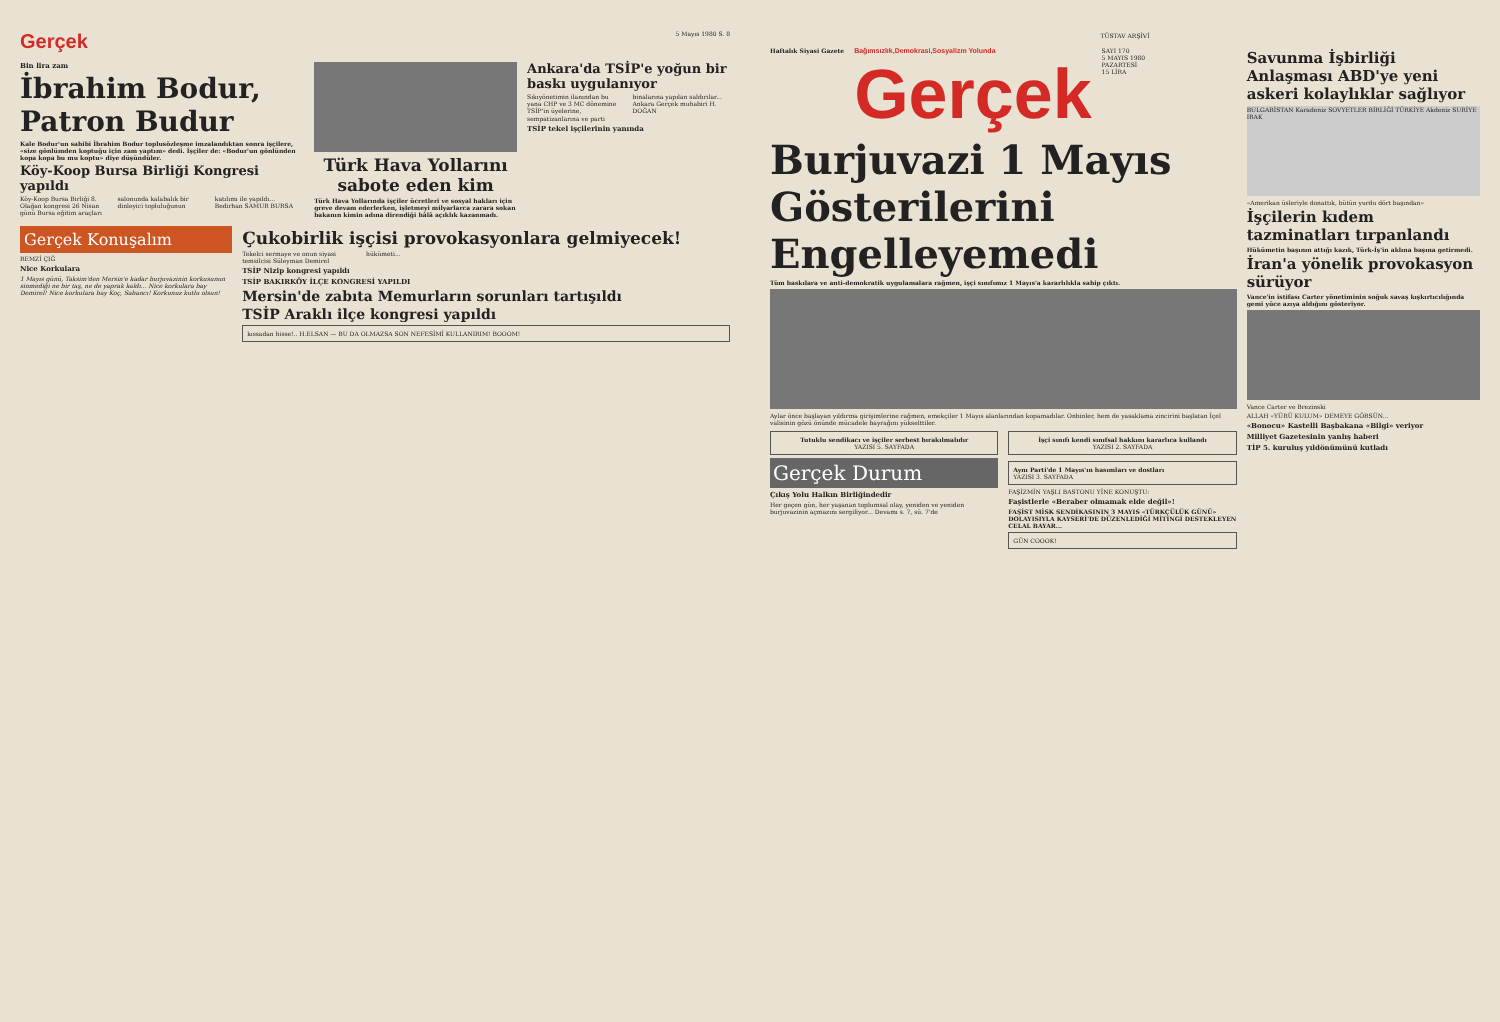Gerçek 5 Mayıs 1980 S. 8
Bin lira zam
İbrahim Bodur, Patron Budur
Kale Bodur'un sahibi İbrahim Bodur toplusözleşme imzalandıktan sonra işçilere, «size gönlümden koptuğu için zam yaptım» dedi. İşçiler de: «Bodur'un gönlünden kopa kopa bu mu koptu» diye düşündüler.
Köy-Koop Bursa Birliği Kongresi yapıldı
Köy-Koop Bursa Birliği 8. Olağan kongresi 26 Nisan günü Bursa eğitim araçları salonunda kalabalık bir dinleyici topluluğunun katılımı ile yapıldı... Bedirhan SAMUR BURSA
Türk Hava Yollarını sabote eden kim
Türk Hava Yollarında işçiler ücretleri ve sosyal hakları için greve devam ederlerken, işletmeyi milyarlarca zarara sokan bakanın kimin adına direndiği hâlâ açıklık kazanmadı.
Ankara'da TSİP'e yoğun bir baskı uygulanıyor
Sıkıyönetimin ilanından bu yana CHP ve 3 MC dönemine TSİP'in üyelerine, sempatizanlarına ve parti binalarına yapılan saldırılar... Ankara Gerçek muhabiri H. DOĞAN
TSİP tekel işçilerinin yanında
Gerçek Konuşalım
REMZİ ÇIĞ
Nice Korkulara
1 Mayıs günü, Taksim'den Mersin'e kadar burjuvazinin korkusunun sinmediği ne bir taş, ne de yaprak kaldı... Nice korkulara bay Demirel! Nice korkulara bay Koç, Sabancı! Korkunuz kutlu olsun!
Çukobirlik işçisi provokasyonlara gelmiyecek!
Tekelci sermaye ve onun siyasi temsilcisi Süleyman Demirel hükümeti...
TSİP Nizip kongresi yapıldı
TSİP BAKIRKÖY İLÇE KONGRESİ YAPILDI
Mersin'de zabıta Memurların sorunları tartışıldı
TSİP Araklı ilçe kongresi yapıldı
kıssadan hisse!.. H.ELSAN — BU DA OLMAZSA SON NEFESİMİ KULLANIRIM! BOOOM!
TÜSTAV ARŞİVİ
Haftalık Siyasi Gazete
Bağımsızlık,Demokrasi,Sosyalizm Yolunda
Gerçek
SAYI 170
5 MAYIS 1980
PAZARTESİ
15 LİRA
Burjuvazi 1 Mayıs Gösterilerini Engelleyemedi
Tüm baskılara ve anti-demokratik uygulamalara rağmen, işçi sınıfımız 1 Mayıs'a kararlılıkla sahip çıktı.
Aylar önce başlayan yıldırma girişimlerine rağmen, emekçiler 1 Mayıs alanlarından kopamadılar. Onbinler, hem de yasaklama zincirini başlatan İçel valisinin gözü önünde mücadele bayrağını yükselttiler.
Tutuklu sendikacı ve işçiler serbest bırakılmalıdır
YAZISI 5. SAYFADA
İşçi sınıfı kendi sınıfsal hakkını kararlıca kullandı
YAZISI 2. SAYFADA
Gerçek Durum
Çıkış Yolu Halkın Birliğindedir
Her geçen gün, her yaşanan toplumsal olay, yeniden ve yeniden burjuvazinin açmazını sergiliyor... Devamı s. 7, sü. 7'de
Aynı Parti'de 1 Mayıs'ın hasımları ve dostları
YAZISI 3. SAYFADA
FAŞİZMİN YAŞLI BASTONU YİNE KONUŞTU:
Faşistlerle «Beraber olmamak elde değil»!
FAŞİST MİSK SENDİKASININ 3 MAYIS «TÜRKÇÜLÜK GÜNÜ» DOLAYISIYLA KAYSERİ'DE DÜZENLEDİĞİ MİTİNGİ DESTEKLEYEN CELAL BAYAR...
GÜN COOOK!
Savunma İşbirliği Anlaşması ABD'ye yeni askeri kolaylıklar sağlıyor
BULGARİSTAN Karadeniz SOVYETLER BİRLİĞİ TÜRKİYE Akdeniz SURİYE IRAK
«Amerikan üsleriyle donattık, bütün yurdu dört başından»
İşçilerin kıdem tazminatları tırpanlandı
Hükümetin başının attığı kazık, Türk-İş'in aklına başına getirmedi.
İran'a yönelik provokasyon sürüyor
Vance'in istifası Carter yönetiminin soğuk savaş kışkırtıcılığında gemi yüce azıya aldığını gösteriyor.
Vance Carter ve Brezinski
ALLAH «YÜRÜ KULUM» DEMEYE GÖRSÜN...
«Bonocu» Kastelli Başbakana «Bilgi» veriyor
Milliyet Gazetesinin yanlış haberi
TİP 5. kuruluş yıldönümünü kutladı